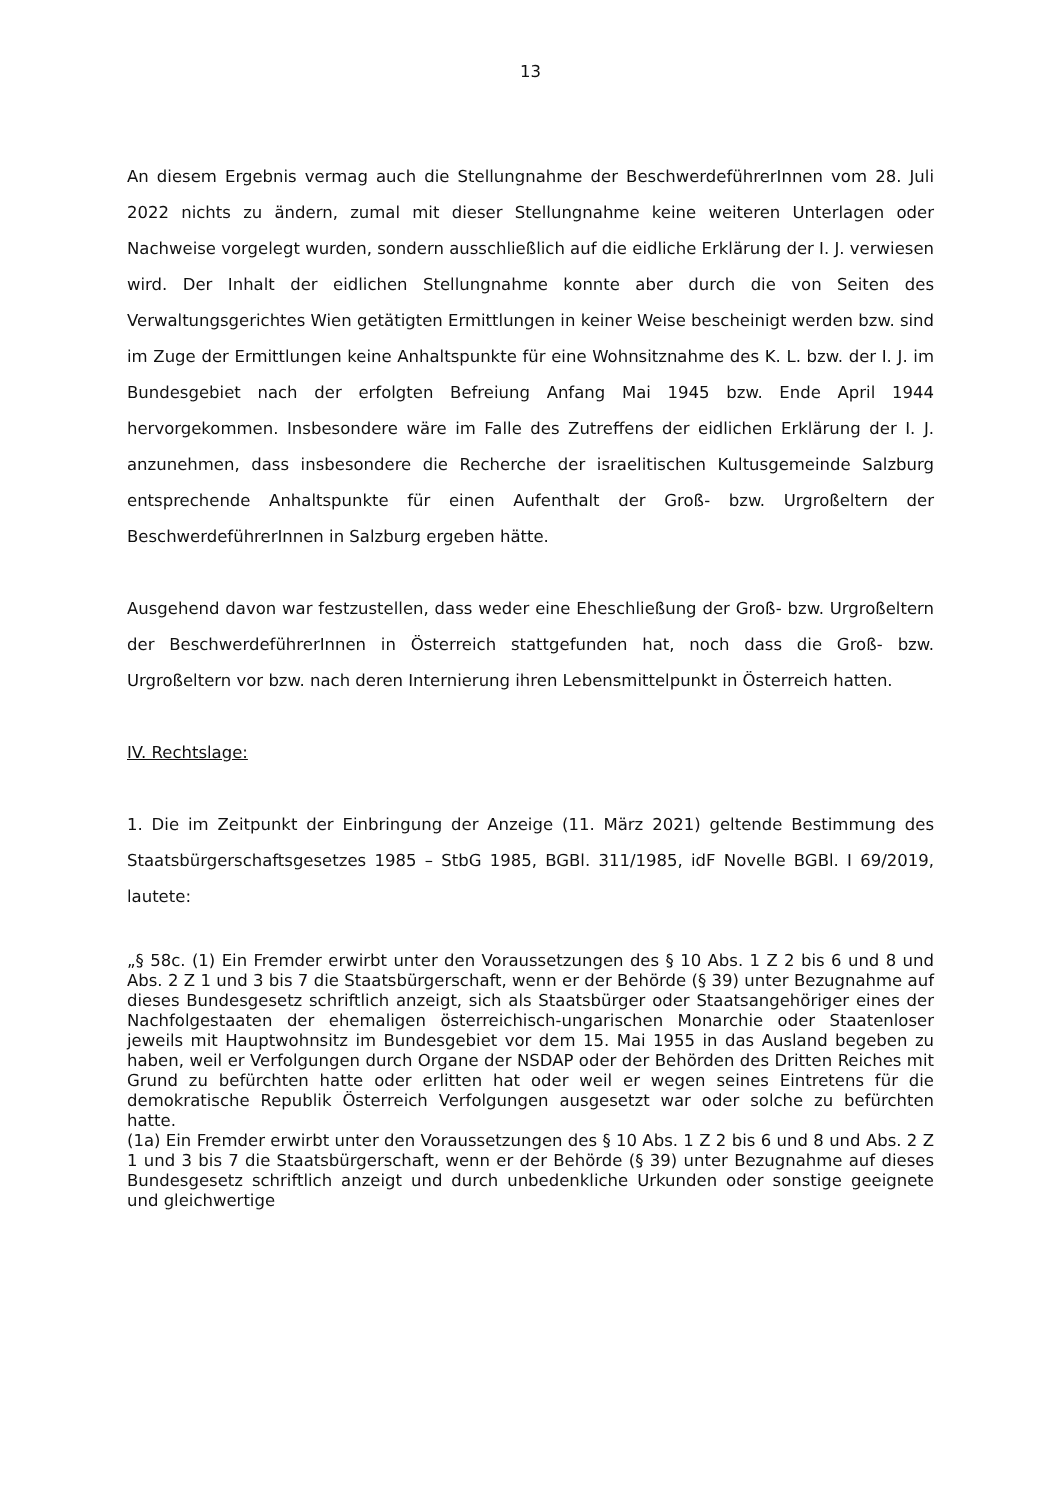13
An diesem Ergebnis vermag auch die Stellungnahme der BeschwerdeführerInnen vom 28. Juli 2022 nichts zu ändern, zumal mit dieser Stellungnahme keine weiteren Unterlagen oder Nachweise vorgelegt wurden, sondern ausschließlich auf die eidliche Erklärung der I. J. verwiesen wird. Der Inhalt der eidlichen Stellungnahme konnte aber durch die von Seiten des Verwaltungsgerichtes Wien getätigten Ermittlungen in keiner Weise bescheinigt werden bzw. sind im Zuge der Ermittlungen keine Anhaltspunkte für eine Wohnsitznahme des K. L. bzw. der I. J. im Bundesgebiet nach der erfolgten Befreiung Anfang Mai 1945 bzw. Ende April 1944 hervorgekommen. Insbesondere wäre im Falle des Zutreffens der eidlichen Erklärung der I. J. anzunehmen, dass insbesondere die Recherche der israelitischen Kultusgemeinde Salzburg entsprechende Anhaltspunkte für einen Aufenthalt der Groß- bzw. Urgroßeltern der BeschwerdeführerInnen in Salzburg ergeben hätte.
Ausgehend davon war festzustellen, dass weder eine Eheschließung der Groß- bzw. Urgroßeltern der BeschwerdeführerInnen in Österreich stattgefunden hat, noch dass die Groß- bzw. Urgroßeltern vor bzw. nach deren Internierung ihren Lebensmittelpunkt in Österreich hatten.
IV. Rechtslage:
1. Die im Zeitpunkt der Einbringung der Anzeige (11. März 2021) geltende Bestimmung des Staatsbürgerschaftsgesetzes 1985 – StbG 1985, BGBl. 311/1985, idF Novelle BGBl. I 69/2019, lautete:
„§ 58c. (1) Ein Fremder erwirbt unter den Voraussetzungen des § 10 Abs. 1 Z 2 bis 6 und 8 und Abs. 2 Z 1 und 3 bis 7 die Staatsbürgerschaft, wenn er der Behörde (§ 39) unter Bezugnahme auf dieses Bundesgesetz schriftlich anzeigt, sich als Staatsbürger oder Staatsangehöriger eines der Nachfolgestaaten der ehemaligen österreichisch-ungarischen Monarchie oder Staatenloser jeweils mit Hauptwohnsitz im Bundesgebiet vor dem 15. Mai 1955 in das Ausland begeben zu haben, weil er Verfolgungen durch Organe der NSDAP oder der Behörden des Dritten Reiches mit Grund zu befürchten hatte oder erlitten hat oder weil er wegen seines Eintretens für die demokratische Republik Österreich Verfolgungen ausgesetzt war oder solche zu befürchten hatte.
(1a) Ein Fremder erwirbt unter den Voraussetzungen des § 10 Abs. 1 Z 2 bis 6 und 8 und Abs. 2 Z 1 und 3 bis 7 die Staatsbürgerschaft, wenn er der Behörde (§ 39) unter Bezugnahme auf dieses Bundesgesetz schriftlich anzeigt und durch unbedenkliche Urkunden oder sonstige geeignete und gleichwertige